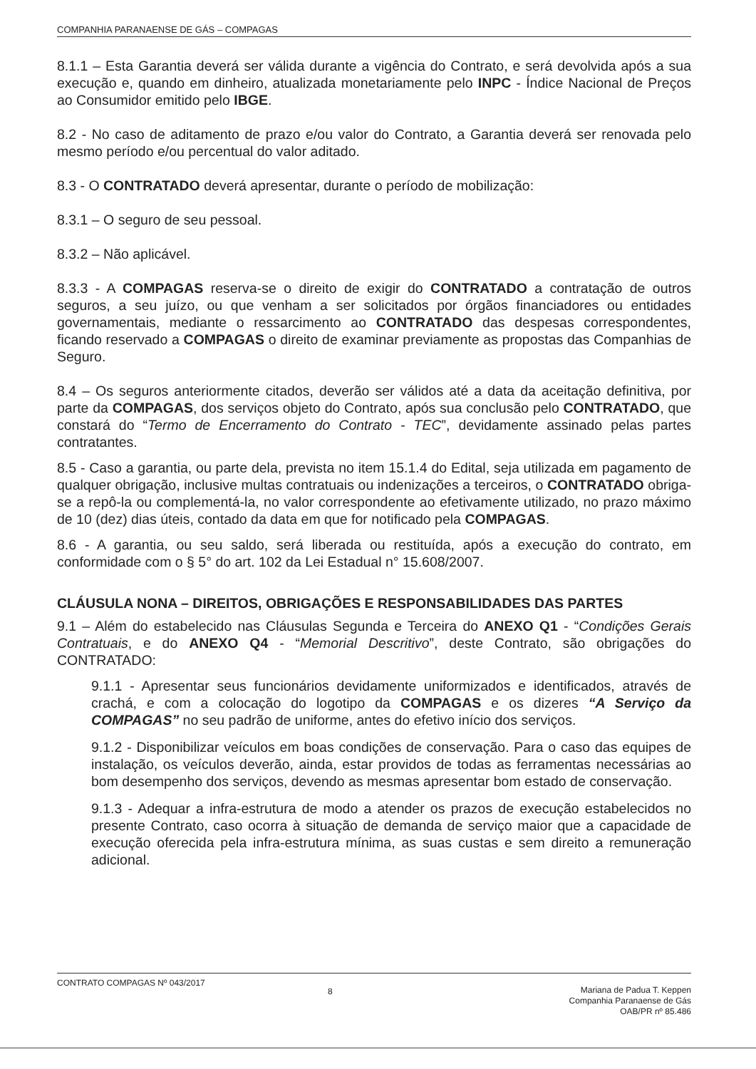COMPANHIA PARANAENSE DE GÁS – COMPAGAS
8.1.1 – Esta Garantia deverá ser válida durante a vigência do Contrato, e será devolvida após a sua execução e, quando em dinheiro, atualizada monetariamente pelo INPC - Índice Nacional de Preços ao Consumidor emitido pelo IBGE.
8.2 - No caso de aditamento de prazo e/ou valor do Contrato, a Garantia deverá ser renovada pelo mesmo período e/ou percentual do valor aditado.
8.3 - O CONTRATADO deverá apresentar, durante o período de mobilização:
8.3.1 – O seguro de seu pessoal.
8.3.2 – Não aplicável.
8.3.3 - A COMPAGAS reserva-se o direito de exigir do CONTRATADO a contratação de outros seguros, a seu juízo, ou que venham a ser solicitados por órgãos financiadores ou entidades governamentais, mediante o ressarcimento ao CONTRATADO das despesas correspondentes, ficando reservado a COMPAGAS o direito de examinar previamente as propostas das Companhias de Seguro.
8.4 – Os seguros anteriormente citados, deverão ser válidos até a data da aceitação definitiva, por parte da COMPAGAS, dos serviços objeto do Contrato, após sua conclusão pelo CONTRATADO, que constará do “Termo de Encerramento do Contrato - TEC”, devidamente assinado pelas partes contratantes.
8.5 - Caso a garantia, ou parte dela, prevista no item 15.1.4 do Edital, seja utilizada em pagamento de qualquer obrigação, inclusive multas contratuais ou indenizações a terceiros, o CONTRATADO obriga-se a repô-la ou complementá-la, no valor correspondente ao efetivamente utilizado, no prazo máximo de 10 (dez) dias úteis, contado da data em que for notificado pela COMPAGAS.
8.6 - A garantia, ou seu saldo, será liberada ou restituída, após a execução do contrato, em conformidade com o § 5° do art. 102 da Lei Estadual n° 15.608/2007.
CLÁUSULA NONA – DIREITOS, OBRIGAÇÕES E RESPONSABILIDADES DAS PARTES
9.1 – Além do estabelecido nas Cláusulas Segunda e Terceira do ANEXO Q1 - “Condições Gerais Contratuais, e do ANEXO Q4 - “Memorial Descritivo”, deste Contrato, são obrigações do CONTRATADO:
9.1.1 - Apresentar seus funcionários devidamente uniformizados e identificados, através de crachá, e com a colocação do logotipo da COMPAGAS e os dizeres “A Serviço da COMPAGAS” no seu padrão de uniforme, antes do efetivo início dos serviços.
9.1.2 - Disponibilizar veículos em boas condições de conservação. Para o caso das equipes de instalação, os veículos deverão, ainda, estar providos de todas as ferramentas necessárias ao bom desempenho dos serviços, devendo as mesmas apresentar bom estado de conservação.
9.1.3 - Adequar a infra-estrutura de modo a atender os prazos de execução estabelecidos no presente Contrato, caso ocorra à situação de demanda de serviço maior que a capacidade de execução oferecida pela infra-estrutura mínima, as suas custas e sem direito a remuneração adicional.
CONTRATO COMPAGAS Nº 043/2017
8
Mariana de Padua T. Keppen
Companhia Paranaense de Gás
OAB/PR nº 85.486